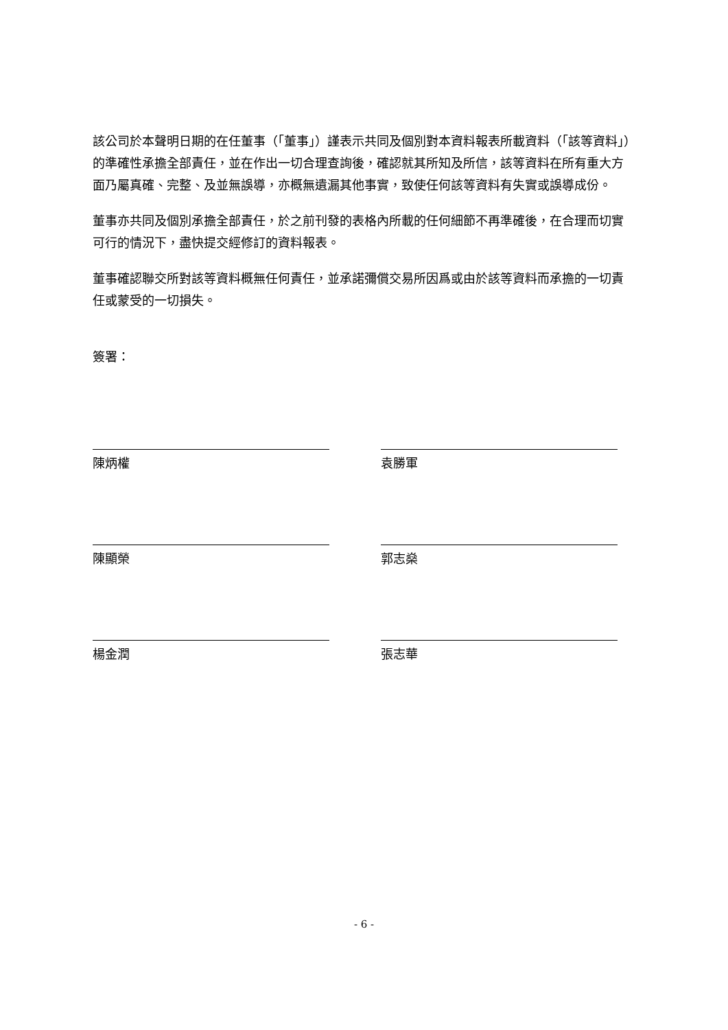該公司於本聲明日期的在任董事（「董事」）謹表示共同及個別對本資料報表所載資料（「該等資料」）的準確性承擔全部責任，並在作出一切合理查詢後，確認就其所知及所信，該等資料在所有重大方面乃屬真確、完整、及並無誤導，亦概無遺漏其他事實，致使任何該等資料有失實或誤導成份。
董事亦共同及個別承擔全部責任，於之前刊發的表格內所載的任何細節不再準確後，在合理而切實可行的情況下，盡快提交經修訂的資料報表。
董事確認聯交所對該等資料概無任何責任，並承諾彌償交易所因爲或由於該等資料而承擔的一切責任或蒙受的一切損失。
簽署：
陳炳權 袁勝軍
陳顯榮 郭志燊
楊金潤 張志華
- 6 -